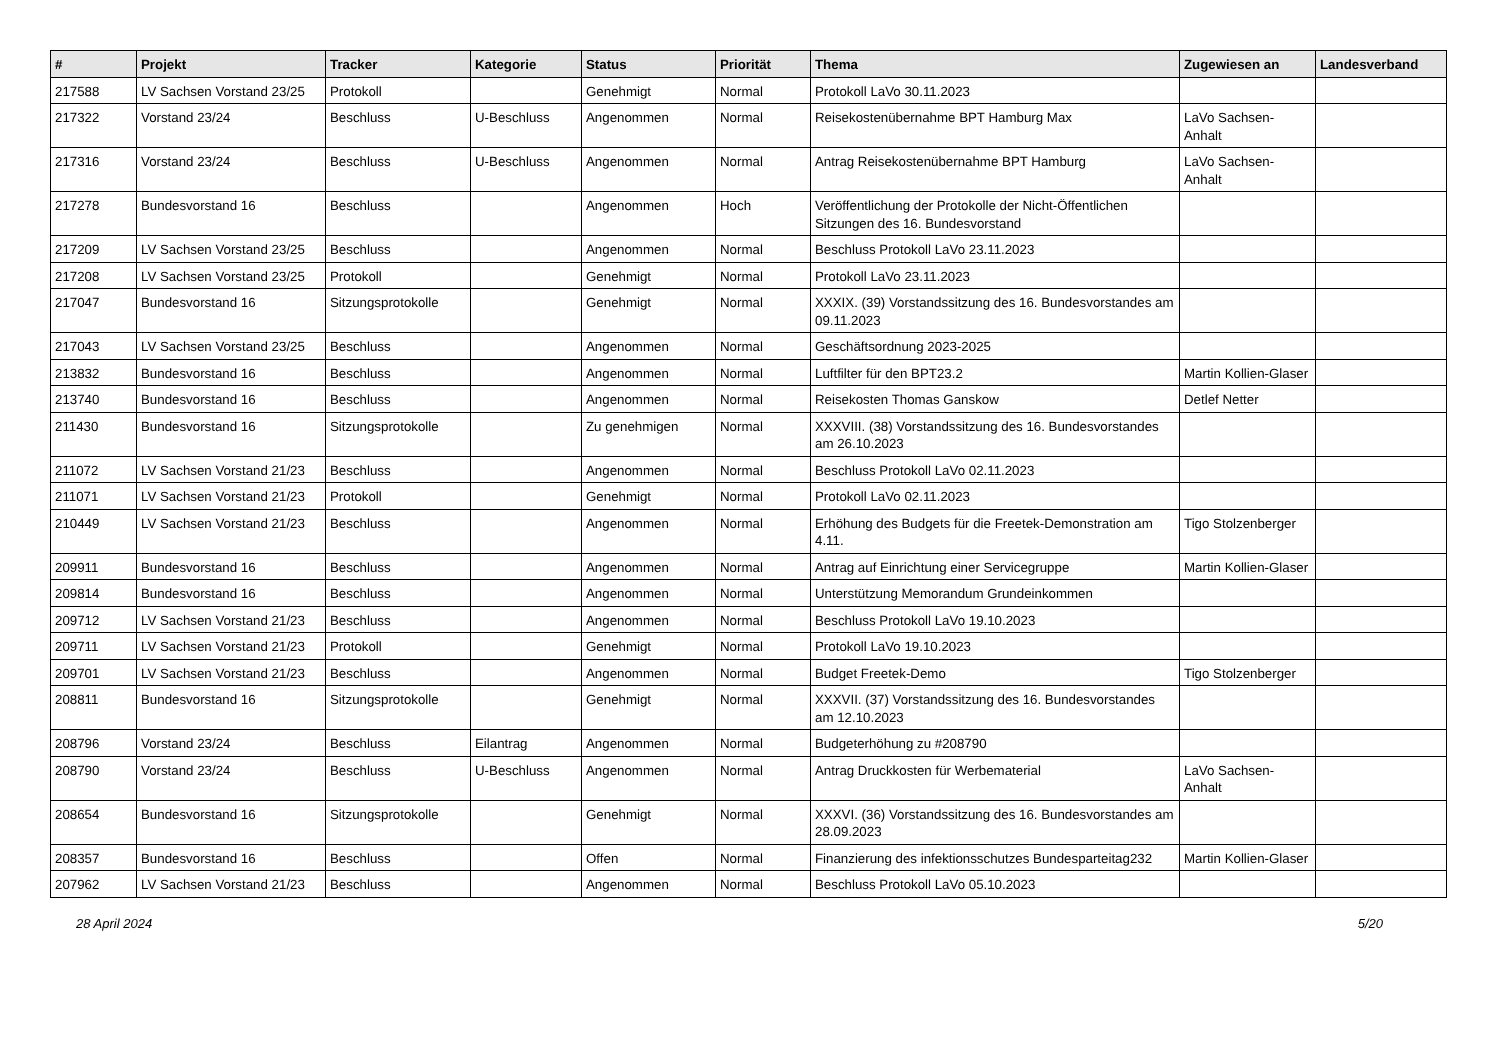| # | Projekt | Tracker | Kategorie | Status | Priorität | Thema | Zugewiesen an | Landesverband |
| --- | --- | --- | --- | --- | --- | --- | --- | --- |
| 217588 | LV Sachsen Vorstand 23/25 | Protokoll | | Genehmigt | Normal | Protokoll LaVo 30.11.2023 | | |
| 217322 | Vorstand 23/24 | Beschluss | U-Beschluss | Angenommen | Normal | Reisekostenübernahme BPT Hamburg Max | LaVo Sachsen-Anhalt | |
| 217316 | Vorstand 23/24 | Beschluss | U-Beschluss | Angenommen | Normal | Antrag Reisekostenübernahme BPT Hamburg | LaVo Sachsen-Anhalt | |
| 217278 | Bundesvorstand 16 | Beschluss | | Angenommen | Hoch | Veröffentlichung der Protokolle der Nicht-Öffentlichen Sitzungen des 16. Bundesvorstand | | |
| 217209 | LV Sachsen Vorstand 23/25 | Beschluss | | Angenommen | Normal | Beschluss Protokoll LaVo 23.11.2023 | | |
| 217208 | LV Sachsen Vorstand 23/25 | Protokoll | | Genehmigt | Normal | Protokoll LaVo 23.11.2023 | | |
| 217047 | Bundesvorstand 16 | Sitzungsprotokolle | | Genehmigt | Normal | XXXIX. (39) Vorstandssitzung des 16. Bundesvorstandes am 09.11.2023 | | |
| 217043 | LV Sachsen Vorstand 23/25 | Beschluss | | Angenommen | Normal | Geschäftsordnung 2023-2025 | | |
| 213832 | Bundesvorstand 16 | Beschluss | | Angenommen | Normal | Luftfilter für den BPT23.2 | Martin Kollien-Glaser | |
| 213740 | Bundesvorstand 16 | Beschluss | | Angenommen | Normal | Reisekosten Thomas Ganskow | Detlef Netter | |
| 211430 | Bundesvorstand 16 | Sitzungsprotokolle | | Zu genehmigen | Normal | XXXVIII. (38) Vorstandssitzung des 16. Bundesvorstandes am 26.10.2023 | | |
| 211072 | LV Sachsen Vorstand 21/23 | Beschluss | | Angenommen | Normal | Beschluss Protokoll LaVo 02.11.2023 | | |
| 211071 | LV Sachsen Vorstand 21/23 | Protokoll | | Genehmigt | Normal | Protokoll LaVo 02.11.2023 | | |
| 210449 | LV Sachsen Vorstand 21/23 | Beschluss | | Angenommen | Normal | Erhöhung des Budgets für die Freetek-Demonstration am 4.11. | Tigo Stolzenberger | |
| 209911 | Bundesvorstand 16 | Beschluss | | Angenommen | Normal | Antrag auf Einrichtung einer Servicegruppe | Martin Kollien-Glaser | |
| 209814 | Bundesvorstand 16 | Beschluss | | Angenommen | Normal | Unterstützung Memorandum Grundeinkommen | | |
| 209712 | LV Sachsen Vorstand 21/23 | Beschluss | | Angenommen | Normal | Beschluss Protokoll LaVo 19.10.2023 | | |
| 209711 | LV Sachsen Vorstand 21/23 | Protokoll | | Genehmigt | Normal | Protokoll LaVo 19.10.2023 | | |
| 209701 | LV Sachsen Vorstand 21/23 | Beschluss | | Angenommen | Normal | Budget Freetek-Demo | Tigo Stolzenberger | |
| 208811 | Bundesvorstand 16 | Sitzungsprotokolle | | Genehmigt | Normal | XXXVII. (37) Vorstandssitzung des 16. Bundesvorstandes am 12.10.2023 | | |
| 208796 | Vorstand 23/24 | Beschluss | Eilantrag | Angenommen | Normal | Budgeterhöhung zu #208790 | | |
| 208790 | Vorstand 23/24 | Beschluss | U-Beschluss | Angenommen | Normal | Antrag Druckkosten für Werbematerial | LaVo Sachsen-Anhalt | |
| 208654 | Bundesvorstand 16 | Sitzungsprotokolle | | Genehmigt | Normal | XXXVI. (36) Vorstandssitzung des 16. Bundesvorstandes am 28.09.2023 | | |
| 208357 | Bundesvorstand 16 | Beschluss | | Offen | Normal | Finanzierung des infektionsschutzes Bundesparteitag232 | Martin Kollien-Glaser | |
| 207962 | LV Sachsen Vorstand 21/23 | Beschluss | | Angenommen | Normal | Beschluss Protokoll LaVo 05.10.2023 | | |
28 April 2024 5/20